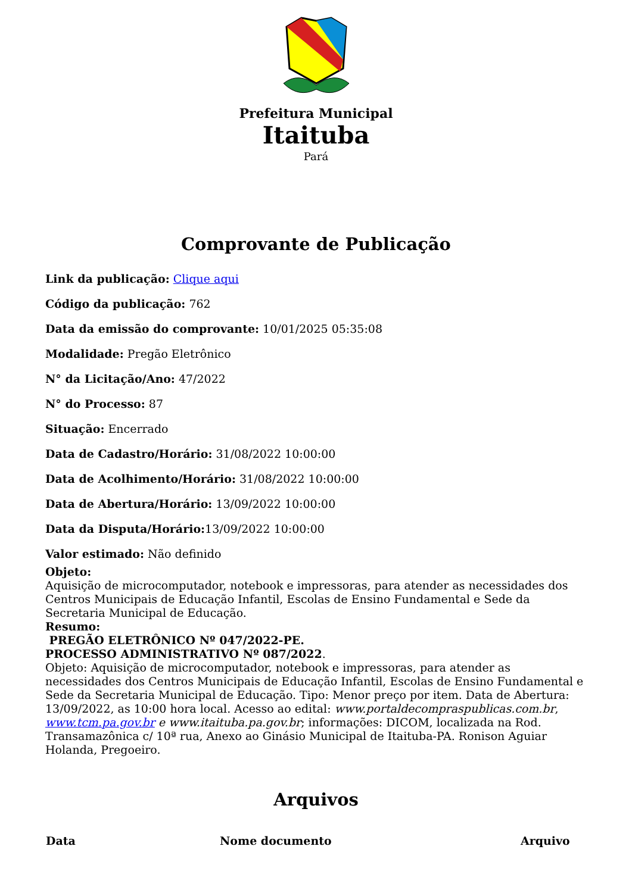Prefeitura Municipal
Itaituba
Pará
Comprovante de Publicação
Link da publicação: Clique aqui
Código da publicação: 762
Data da emissão do comprovante: 10/01/2025 05:35:08
Modalidade: Pregão Eletrônico
N° da Licitação/Ano: 47/2022
N° do Processo: 87
Situação: Encerrado
Data de Cadastro/Horário: 31/08/2022 10:00:00
Data de Acolhimento/Horário: 31/08/2022 10:00:00
Data de Abertura/Horário: 13/09/2022 10:00:00
Data da Disputa/Horário: 13/09/2022 10:00:00
Valor estimado: Não definido
Objeto:
Aquisição de microcomputador, notebook e impressoras, para atender as necessidades dos Centros Municipais de Educação Infantil, Escolas de Ensino Fundamental e Sede da Secretaria Municipal de Educação.
Resumo:
PREGÃO ELETRÔNICO Nº 047/2022-PE.
PROCESSO ADMINISTRATIVO Nº 087/2022.
Objeto: Aquisição de microcomputador, notebook e impressoras, para atender as necessidades dos Centros Municipais de Educação Infantil, Escolas de Ensino Fundamental e Sede da Secretaria Municipal de Educação. Tipo: Menor preço por item. Data de Abertura: 13/09/2022, as 10:00 hora local. Acesso ao edital: www.portaldecompraspublicas.com.br, www.tcm.pa.gov.br e www.itaituba.pa.gov.br; informações: DICOM, localizada na Rod. Transamazônica c/ 10ª rua, Anexo ao Ginásio Municipal de Itaituba-PA. Ronison Aguiar Holanda, Pregoeiro.
Arquivos
| Data | Nome documento | Arquivo |
| --- | --- | --- |